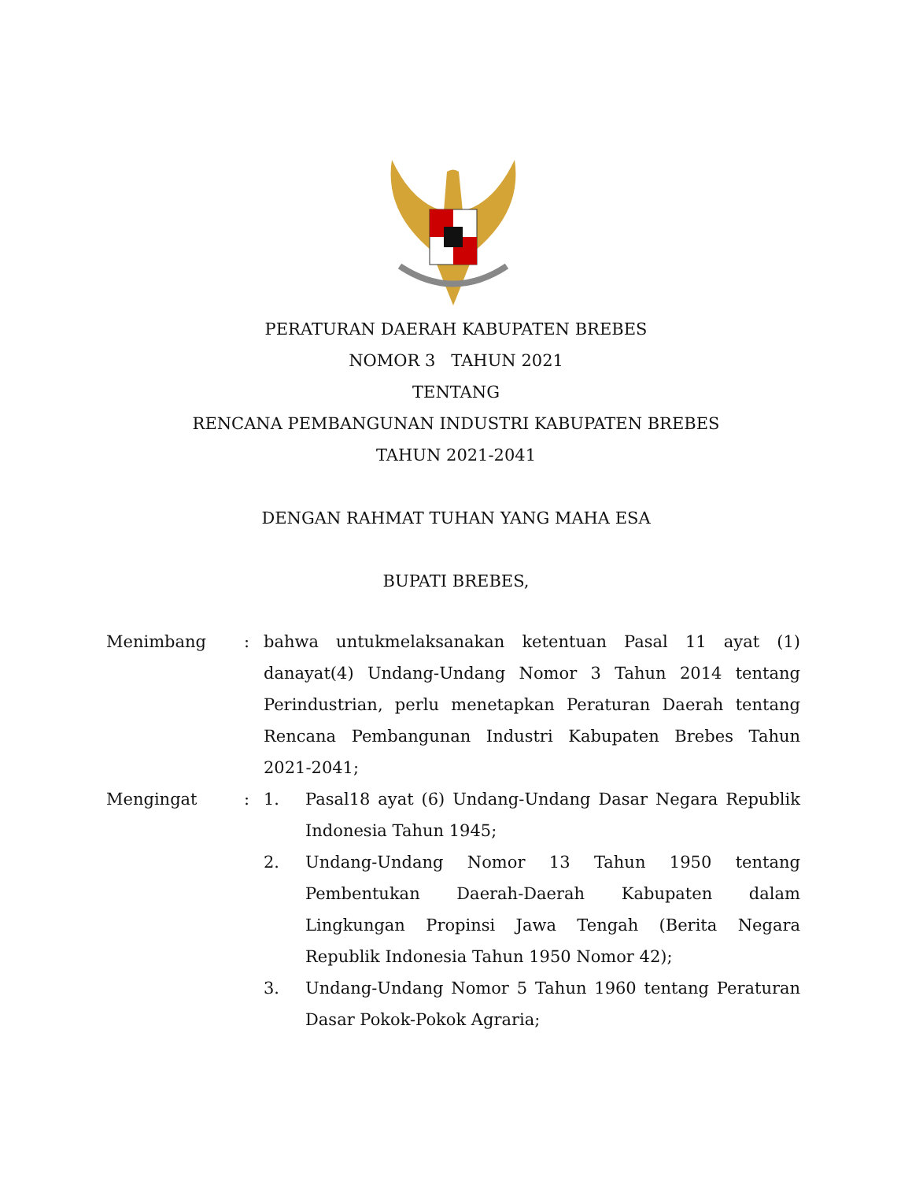PERATURAN DAERAH KABUPATEN BREBES
NOMOR 3 TAHUN 2021
TENTANG
RENCANA PEMBANGUNAN INDUSTRI KABUPATEN BREBES
TAHUN 2021-2041
DENGAN RAHMAT TUHAN YANG MAHA ESA
BUPATI BREBES,
Menimbang : bahwa untukmelaksanakan ketentuan Pasal 11 ayat (1) danayat(4) Undang-Undang Nomor 3 Tahun 2014 tentang Perindustrian, perlu menetapkan Peraturan Daerah tentang Rencana Pembangunan Industri Kabupaten Brebes Tahun 2021-2041;
Mengingat : 1. Pasal18 ayat (6) Undang-Undang Dasar Negara Republik Indonesia Tahun 1945;
2. Undang-Undang Nomor 13 Tahun 1950 tentang Pembentukan Daerah-Daerah Kabupaten dalam Lingkungan Propinsi Jawa Tengah (Berita Negara Republik Indonesia Tahun 1950 Nomor 42);
3. Undang-Undang Nomor 5 Tahun 1960 tentang Peraturan Dasar Pokok-Pokok Agraria;